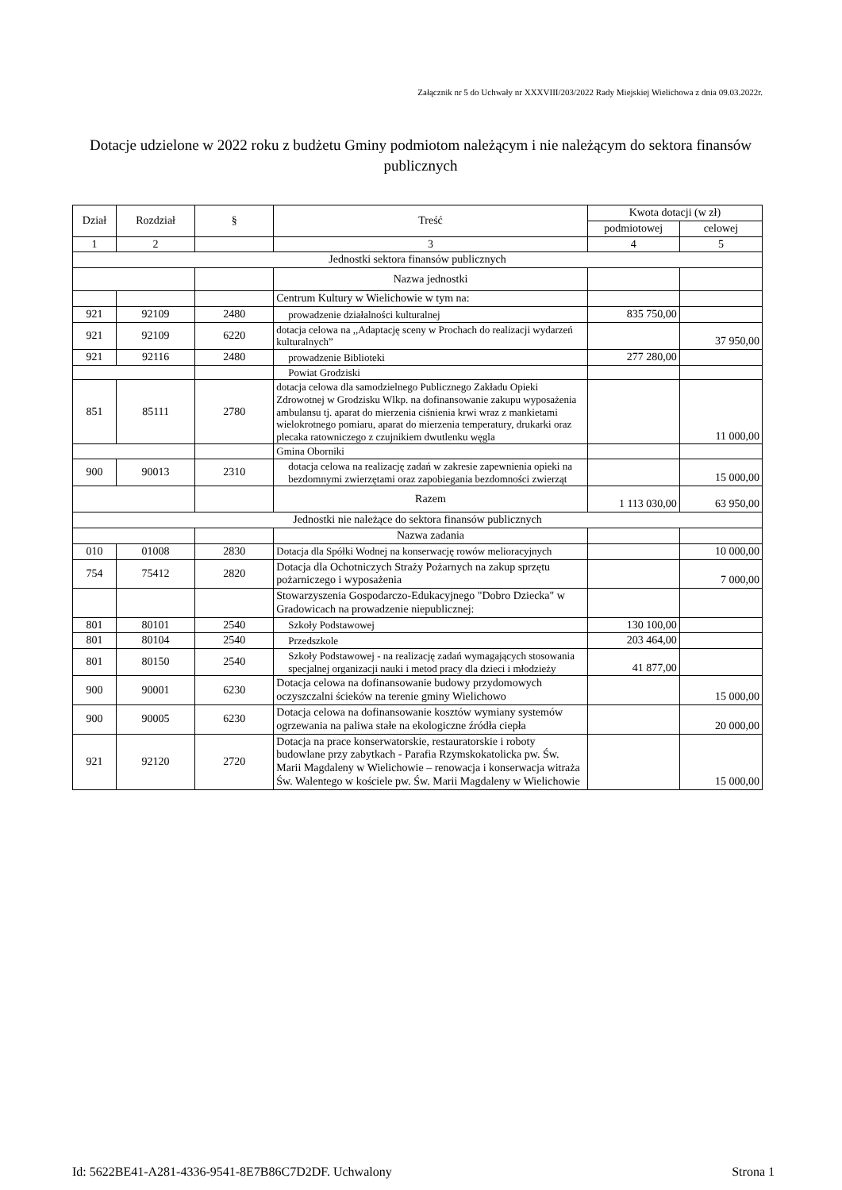Załącznik nr 5 do Uchwały nr XXXVIII/203/2022 Rady Miejskiej Wielichowa z dnia 09.03.2022r.
Dotacje udzielone w 2022 roku z budżetu Gminy podmiotom należącym i nie należącym do sektora finansów publicznych
| Dział | Rozdział | § | Treść | Kwota dotacji (w zł) | |
| --- | --- | --- | --- | --- | --- |
| | | | | podmiotowej | celowej |
| 1 | 2 | | 3 | 4 | 5 |
| Jednostki sektora finansów publicznych | | | | | |
| | | | Nazwa jednostki | | |
| | | | Centrum Kultury w Wielichowie w tym na: | | |
| 921 | 92109 | 2480 | prowadzenie działalności kulturalnej | 835 750,00 | |
| 921 | 92109 | 6220 | dotacja celowa na ,,Adaptację sceny w Prochach do realizacji wydarzeń kulturalnych” | | 37 950,00 |
| 921 | 92116 | 2480 | prowadzenie Biblioteki | 277 280,00 | |
| | | | Powiat Grodziski | | |
| 851 | 85111 | 2780 | dotacja celowa dla samodzielnego Publicznego Zakładu Opieki Zdrowotnej w Grodzisku Wlkp. na dofinansowanie zakupu wyposażenia ambulansu tj. aparat do mierzenia ciśnienia krwi wraz z mankietami wielokrotnego pomiaru, aparat do mierzenia temperatury, drukarki oraz plecaka ratowniczego z czujnikiem dwutlenku węgla | | 11 000,00 |
| | | | Gmina Oborniki | | |
| 900 | 90013 | 2310 | dotacja celowa na realizację zadań w zakresie zapewnienia opieki na bezdomnymi zwierzętami oraz zapobiegania bezdomności zwierząt | | 15 000,00 |
| | | | Razem | 1 113 030,00 | 63 950,00 |
| Jednostki nie należące do sektora finansów publicznych | | | | | |
| | | | Nazwa zadania | | |
| 010 | 01008 | 2830 | Dotacja dla Spółki Wodnej na konserwację rowów melioracyjnych | | 10 000,00 |
| 754 | 75412 | 2820 | Dotacja dla Ochotniczych Straży Pożarnych na zakup sprzętu pożarniczego i wyposażenia | | 7 000,00 |
| | | | Stowarzyszenia Gospodarczo-Edukacyjnego "Dobro Dziecka" w Gradowicach na prowadzenie niepublicznej: | | |
| 801 | 80101 | 2540 | Szkoły Podstawowej | 130 100,00 | |
| 801 | 80104 | 2540 | Przedszkole | 203 464,00 | |
| 801 | 80150 | 2540 | Szkoły Podstawowej - na realizację zadań wymagających stosowania specjalnej organizacji nauki i metod pracy dla dzieci i młodzieży | 41 877,00 | |
| 900 | 90001 | 6230 | Dotacja celowa na dofinansowanie budowy przydomowych oczyszczalni ścieków na terenie gminy Wielichowo | | 15 000,00 |
| 900 | 90005 | 6230 | Dotacja celowa na dofinansowanie kosztów wymiany systemów ogrzewania na paliwa stałe na ekologiczne źródła ciepła | | 20 000,00 |
| 921 | 92120 | 2720 | Dotacja na prace konserwatorskie, restauratorskie i roboty budowlane przy zabytkach - Parafia Rzymskokatolicka pw. Św. Marii Magdaleny w Wielichowie – renowacja i konserwacja witraża Św. Walentego w kościele pw. Św. Marii Magdaleny w Wielichowie | | 15 000,00 |
Id: 5622BE41-A281-4336-9541-8E7B86C7D2DF. Uchwalony Strona 1